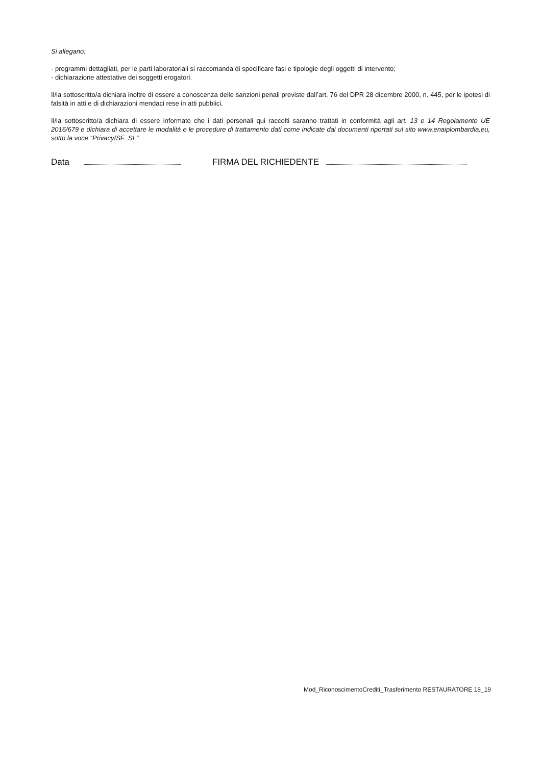Si allegano:
- programmi dettagliati, per le parti laboratoriali si raccomanda di specificare fasi e tipologie degli oggetti di intervento;
- dichiarazione attestative dei soggetti erogatori.
Il/la sottoscritto/a dichiara inoltre di essere a conoscenza delle sanzioni penali previste dall’art. 76 del DPR 28 dicembre 2000, n. 445, per le ipotesi di falsità in atti e di dichiarazioni mendaci rese in atti pubblici.
Il/la sottoscritto/a dichiara di essere informato che i dati personali qui raccolti saranno trattati in conformità agli art. 13 e 14 Regolamento UE 2016/679 e dichiara di accettare le modalità e le procedure di trattamento dati come indicate dai documenti riportati sul sito www.enaiplombardia.eu, sotto la voce “Privacy/SF_SL”
Data FIRMA DEL RICHIEDENTE
Mod_RiconoscimentoCrediti_Trasferimento RESTAURATORE 18_19